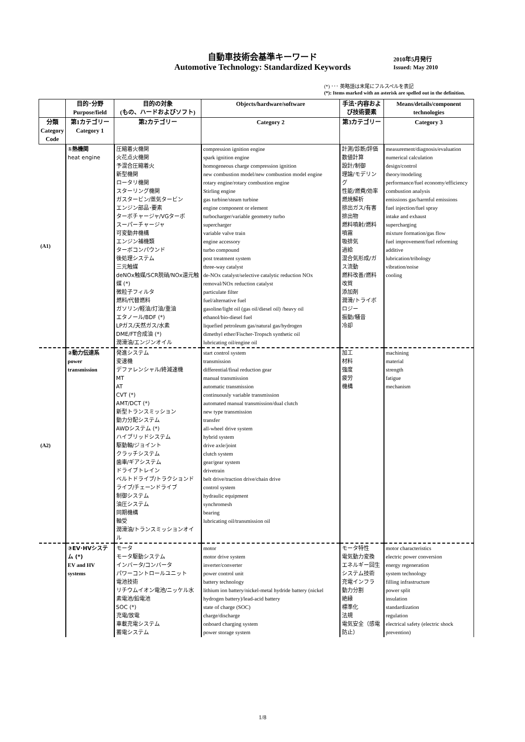自動車技術会基準キーワード
Automotive Technology: Standardized Keywords
2010年5月発行
Issued: May 2010
(*) ･･･ 英略語は末尾にフルスペルを表記
(*): Items marked with an asterisk are spelled out in the definition.
| | 目的･分野 Purpose/field | 目的の対象 (もの、ハードおよびソフト) | Objects/hardware/software | 手法･内容および技術要素 | Means/details/component technologies |
| --- | --- | --- | --- | --- | --- |
| 分類 Category Code | 第1カテゴリー Category 1 | 第2カテゴリー | Category 2 | 第3カテゴリー | Category 3 |
| (A1) | ①熱機関 heat engine | 圧縮着火機関 火花点火機関 予混合圧縮着火 新型機関 ロータリ機関 スターリング機関 ガスタービン/蒸気タービン エンジン部品･要素 ターボチャージャ/VGターボ スーパーチャージャ 可変動弁機構 エンジン補機類 ターボコンパウンド 後処理システム 三元触媒 deNOx触媒/SCR脱硝/NOx還元触媒 (*) 微粒子フィルタ 燃料/代替燃料 ガソリン/軽油/灯油/重油 エタノール/BDF (*) LPガス/天然ガス/水素 DME/FT合成油 (*) 潤滑油/エンジンオイル | compression ignition engine spark ignition engine homogeneous charge compression ignition new combustion model/new combustion model engine rotary engine/rotary combustion engine Stirling engine gas turbine/steam turbine engine component or element turbocharger/variable geometry turbo supercharger variable valve train engine accessory turbo compound post treatment system three-way catalyst de-NOx catalyst/selective catalytic reduction NOx removal/NOx reduction catalyst particulate filter fuel/alternative fuel gasoline/light oil (gas oil/diesel oil) /heavy oil ethanol/bio-diesel fuel liquefied petroleum gas/natural gas/hydrogen dimethyl ether/Fischer-Tropsch synthetic oil lubricating oil/engine oil | 計測/診断/評価 数値計算 設計/制御 理論/モデリング 性能/燃費/効率 燃焼解析 排出ガス/有害排出物 燃料噴射/燃料噴霧 吸排気 過給 混合気形成/ガス流動 燃料改善/燃料改質 添加剤 潤滑/トライボロジー 振動/騒音 冷却 | measurement/diagnosis/evaluation numerical calculation design/control theory/modeling performance/fuel economy/efficiency combustion analysis emissions gas/harmful emissions fuel injection/fuel spray intake and exhaust supercharging mixture formation/gas flow fuel improvement/fuel reforming additive lubrication/tribology vibration/noise cooling |
| (A2) | ②動力伝達系 power transmission | 発進システム 変速機 デファレンシャル/終減速機 MT AT CVT (*) AMT/DCT (*) 新型トランスミッション 動力分配システム AWDシステム (*) ハイブリッドシステム 駆動軸/ジョイント クラッチシステム 歯車/ギアシステム ドライブトレイン ベルトドライブ/トラクションドライブ/チェーンドライブ 制御システム 油圧システム 同期機構 軸受 潤滑油/トランスミッションオイル | start control system transmission differential/final reduction gear manual transmission automatic transmission continuously variable transmission automated manual transmission/dual clutch new type transmission transfer all-wheel drive system hybrid system drive axle/joint clutch system gear/gear system drivetrain belt drive/traction drive/chain drive control system hydraulic equipment synchromesh bearing lubricating oil/transmission oil | 加工 材料 強度 疲労 機構 | machining material strength fatigue mechanism |
| | ③EV･HVシステム (*) EV and HV systems | モータ モータ駆動システム インバータ/コンバータ パワーコントロールユニット 電池技術 リチウムイオン電池/ニッケル水素電池/鉛電池 SOC (*) 充電/放電 車載充電システム 蓄電システム | motor motor drive system inverter/converter power control unit battery technology lithium ion battery/nickel-metal hydride battery (nickel hydrogen battery)/lead-acid battery state of charge (SOC) charge/discharge onboard charging system power storage system | モータ特性 電気動力変換 エネルギー回生 システム技術 充電インフラ 動力分割 絶縁 標準化 法規 電気安全（感電防止） | motor characteristics electric power conversion energy regeneration system technology filling infrastructure power split insulation standardization regulation electrical safety (electric shock prevention) |
1/8